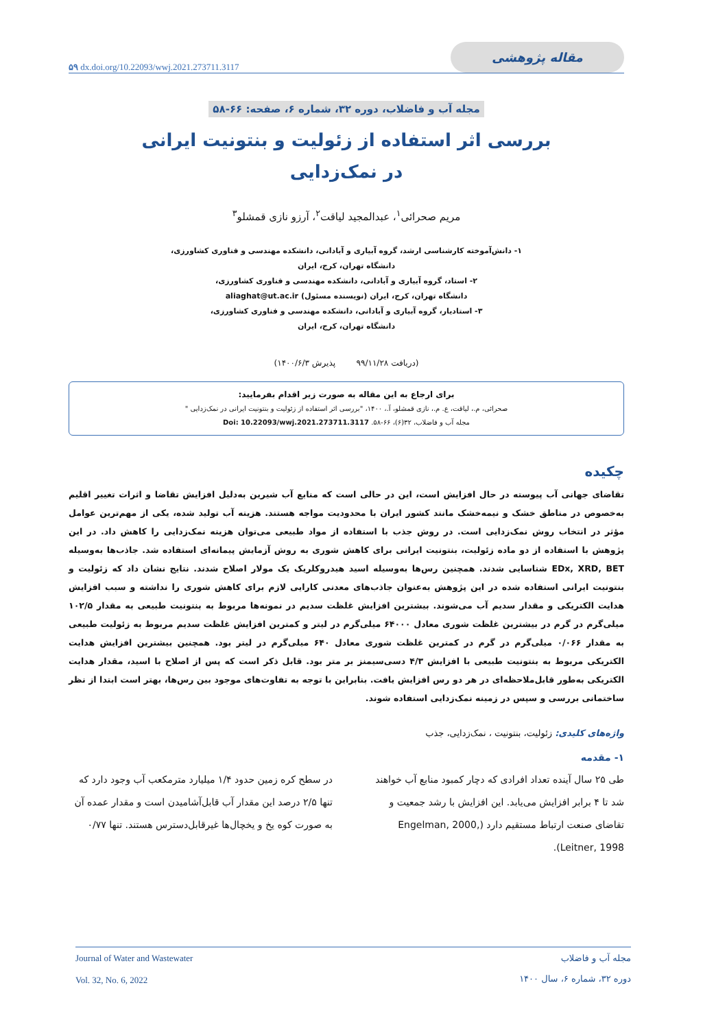۵۹ dx.doi.org/10.22093/wwj.2021.273711.3117 مقاله پژوهشی
مجله آب و فاضلاب، دوره ۳۲، شماره ۶، صفحه: ۶۶-۵۸
بررسی اثر استفاده از زئولیت و بنتونیت ایرانی
در نمک‌زدایی
مریم صحرائی<sup>۱</sup>، عبدالمجید لیاقت<sup>۲</sup>، آرزو نازی قمشلو<sup>۳</sup>
۱- دانش‌آموخته کارشناسی ارشد، گروه آبیاری و آبادانی، دانشکده مهندسی و فناوری کشاورزی،
دانشگاه تهران، کرج، ایران
۲- استاد، گروه آبیاری و آبادانی، دانشکده مهندسی و فناوری کشاورزی،
دانشگاه تهران، کرج، ایران (نویسنده مسئول) aliaghat@ut.ac.ir
۳- استادیار، گروه آبیاری و آبادانی، دانشکده مهندسی و فناوری کشاورزی،
دانشگاه تهران، کرج، ایران
(دریافت ۹۹/۱۱/۲۸ پذیرش ۱۴۰۰/۶/۳)
برای ارجاع به این مقاله به صورت زیر اقدام بفرمایید:
صحرائی، م.، لیاقت، ع. م.، نازی قمشلو، آ.، ۱۴۰۰، "بررسی اثر استفاده از زئولیت و بنتونیت ایرانی در نمک‌زدایی "
مجله آب و فاضلاب، ۳۲(۶)، ۶۶-۵۸. Doi: 10.22093/wwj.2021.273711.3117
چکیده
تقاضای جهانی آب پیوسته در حال افزایش است، این در حالی است که منابع آب شیرین به‌دلیل افزایش تقاضا و اثرات تغییر اقلیم به‌خصوص در مناطق خشک و نیمه‌خشک مانند کشور ایران با محدودیت مواجه هستند. هزینه آب تولید شده، یکی از مهم‌ترین عوامل مؤثر در انتخاب روش نمک‌زدایی است. در روش جذب با استفاده از مواد طبیعی می‌توان هزینه نمک‌زدایی را کاهش داد. در این پژوهش با استفاده از دو ماده زئولیت، بنتونیت ایرانی برای کاهش شوری به روش آزمایش پیمانه‌ای استفاده شد. جاذب‌ها به‌وسیله EDx, XRD, BET شناسایی شدند. همچنین رس‌ها به‌وسیله اسید هیدروکلریک یک مولار اصلاح شدند. نتایج نشان داد که زئولیت و بنتونیت ایرانی استفاده شده در این پژوهش به‌عنوان جاذب‌های معدنی کارایی لازم برای کاهش شوری را نداشته و سبب افزایش هدایت الکتریکی و مقدار سدیم آب می‌شوند. بیشترین افزایش غلظت سدیم در نمونه‌ها مربوط به بنتونیت طبیعی به مقدار ۱۰۲/۵ میلی‌گرم در گرم در بیشترین غلظت شوری معادل ۶۴۰۰۰ میلی‌گرم در لیتر و کمترین افزایش غلظت سدیم مربوط به زئولیت طبیعی به مقدار ۰/۰۶۶ میلی‌گرم در گرم در کمترین غلظت شوری معادل ۶۴۰ میلی‌گرم در لیتر بود. همچنین بیشترین افزایش هدایت الکتریکی مربوط به بنتونیت طبیعی با افزایش ۴/۳ دسی‌سیمنز بر متر بود. قابل ذکر است که پس از اصلاح با اسید، مقدار هدایت الکتریکی به‌طور قابل‌ملاحظه‌ای در هر دو رس افزایش یافت. بنابراین با توجه به تفاوت‌های موجود بین رس‌ها، بهتر است ابتدا از نظر ساختمانی بررسی و سپس در زمینه نمک‌زدایی استفاده شوند.
واژه‌های کلیدی: زئولیت، بنتونیت ، نمک‌زدایی، جذب
۱- مقدمه
طی ۲۵ سال آینده تعداد افرادی که دچار کمبود منابع آب خواهند شد تا ۴ برابر افزایش می‌یابد. این افزایش با رشد جمعیت و تقاضای صنعت ارتباط مستقیم دارد (Engelman, 2000, Leitner, 1998).
در سطح کره زمین حدود ۱/۴ میلیارد مترمکعب آب وجود دارد که تنها ۲/۵ درصد این مقدار آب قابل‌آشامیدن است و مقدار عمده آن به صورت کوه یخ و یخچال‌ها غیرقابل‌دسترس هستند. تنها ۰/۷۷
Journal of Water and Wastewater
Vol. 32, No. 6, 2022 مجله آب و فاضلاب
دوره ۳۲، شماره ۶، سال ۱۴۰۰